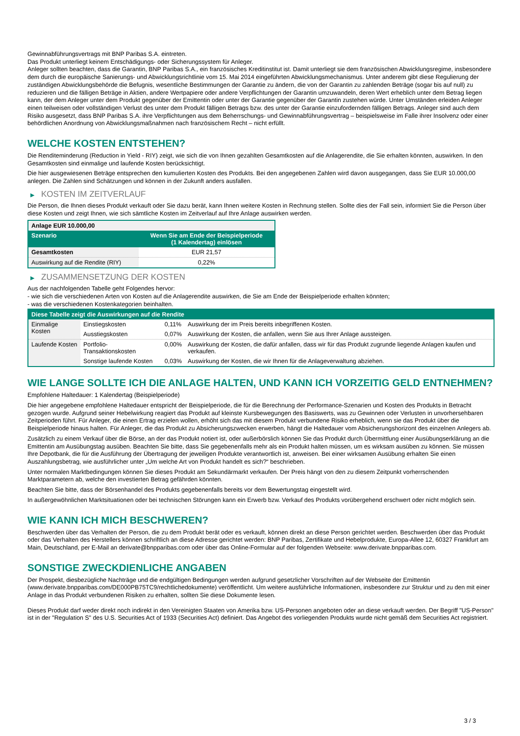Gewinnabführungsvertrags mit BNP Paribas S.A. eintreten.
Das Produkt unterliegt keinem Entschädigungs- oder Sicherungssystem für Anleger.
Anleger sollten beachten, dass die Garantin, BNP Paribas S.A., ein französisches Kreditinstitut ist. Damit unterliegt sie dem französischen Abwicklungsregime, insbesondere dem durch die europäische Sanierungs- und Abwicklungsrichtlinie vom 15. Mai 2014 eingeführten Abwicklungsmechanismus. Unter anderem gibt diese Regulierung der zuständigen Abwicklungsbehörde die Befugnis, wesentliche Bestimmungen der Garantie zu ändern, die von der Garantin zu zahlenden Beträge (sogar bis auf null) zu reduzieren und die fälligen Beträge in Aktien, andere Wertpapiere oder andere Verpflichtungen der Garantin umzuwandeln, deren Wert erheblich unter dem Betrag liegen kann, der dem Anleger unter dem Produkt gegenüber der Emittentin oder unter der Garantie gegenüber der Garantin zustehen würde. Unter Umständen erleiden Anleger einen teilweisen oder vollständigen Verlust des unter dem Produkt fälligen Betrags bzw. des unter der Garantie einzufordernden fälligen Betrags. Anleger sind auch dem Risiko ausgesetzt, dass BNP Paribas S.A. ihre Verpflichtungen aus dem Beherrschungs- und Gewinnabführungsvertrag – beispielsweise im Falle ihrer Insolvenz oder einer behördlichen Anordnung von Abwicklungsmaßnahmen nach französischem Recht – nicht erfüllt.
WELCHE KOSTEN ENTSTEHEN?
Die Renditeminderung (Reduction in Yield - RIY) zeigt, wie sich die von Ihnen gezahlten Gesamtkosten auf die Anlagerendite, die Sie erhalten könnten, auswirken. In den Gesamtkosten sind einmalige und laufende Kosten berücksichtigt.
Die hier ausgewiesenen Beträge entsprechen den kumulierten Kosten des Produkts. Bei den angegebenen Zahlen wird davon ausgegangen, dass Sie EUR 10.000,00 anlegen. Die Zahlen sind Schätzungen und können in der Zukunft anders ausfallen.
▶ KOSTEN IM ZEITVERLAUF
Die Person, die Ihnen dieses Produkt verkauft oder Sie dazu berät, kann Ihnen weitere Kosten in Rechnung stellen. Sollte dies der Fall sein, informiert Sie die Person über diese Kosten und zeigt Ihnen, wie sich sämtliche Kosten im Zeitverlauf auf Ihre Anlage auswirken werden.
| Anlage EUR 10.000,00 | |
| --- | --- |
| Szenario | Wenn Sie am Ende der Beispielperiode (1 Kalendertag) einlösen |
| Gesamtkosten | EUR 21,57 |
| Auswirkung auf die Rendite (RIY) | 0,22% |
▶ ZUSAMMENSETZUNG DER KOSTEN
Aus der nachfolgenden Tabelle geht Folgendes hervor:
- wie sich die verschiedenen Arten von Kosten auf die Anlagerendite auswirken, die Sie am Ende der Beispielperiode erhalten könnten;
- was die verschiedenen Kostenkategorien beinhalten.
| Diese Tabelle zeigt die Auswirkungen auf die Rendite | | | |
| --- | --- | --- | --- |
| Einmalige Kosten | Einstiegskosten | 0,11% | Auswirkung der im Preis bereits inbegriffenen Kosten. |
| | Ausstiegskosten | 0,07% | Auswirkung der Kosten, die anfallen, wenn Sie aus Ihrer Anlage aussteigen. |
| Laufende Kosten | Portfolio-Transaktionskosten | 0,00% | Auswirkung der Kosten, die dafür anfallen, dass wir für das Produkt zugrunde liegende Anlagen kaufen und verkaufen. |
| | Sonstige laufende Kosten | 0,03% | Auswirkung der Kosten, die wir Ihnen für die Anlageverwaltung abziehen. |
WIE LANGE SOLLTE ICH DIE ANLAGE HALTEN, UND KANN ICH VORZEITIG GELD ENTNEHMEN?
Empfohlene Haltedauer: 1 Kalendertag (Beispielperiode)
Die hier angegebene empfohlene Haltedauer entspricht der Beispielperiode, die für die Berechnung der Performance-Szenarien und Kosten des Produkts in Betracht gezogen wurde. Aufgrund seiner Hebelwirkung reagiert das Produkt auf kleinste Kursbewegungen des Basiswerts, was zu Gewinnen oder Verlusten in unvorhersehbaren Zeitperioden führt. Für Anleger, die einen Ertrag erzielen wollen, erhöht sich das mit diesem Produkt verbundene Risiko erheblich, wenn sie das Produkt über die Beispielperiode hinaus halten. Für Anleger, die das Produkt zu Absicherungszwecken erwerben, hängt die Haltedauer vom Absicherungshorizont des einzelnen Anlegers ab.
Zusätzlich zu einem Verkauf über die Börse, an der das Produkt notiert ist, oder außerbörslich können Sie das Produkt durch Übermittlung einer Ausübungserklärung an die Emittentin am Ausübungstag ausüben. Beachten Sie bitte, dass Sie gegebenenfalls mehr als ein Produkt halten müssen, um es wirksam ausüben zu können. Sie müssen Ihre Depotbank, die für die Ausführung der Übertragung der jeweiligen Produkte verantwortlich ist, anweisen. Bei einer wirksamen Ausübung erhalten Sie einen Auszahlungsbetrag, wie ausführlicher unter „Um welche Art von Produkt handelt es sich?“ beschrieben.
Unter normalen Marktbedingungen können Sie dieses Produkt am Sekundärmarkt verkaufen. Der Preis hängt von den zu diesem Zeitpunkt vorherrschenden Marktparametern ab, welche den investierten Betrag gefährden könnten.
Beachten Sie bitte, dass der Börsenhandel des Produkts gegebenenfalls bereits vor dem Bewertungstag eingestellt wird.
In außergewöhnlichen Marktsituationen oder bei technischen Störungen kann ein Erwerb bzw. Verkauf des Produkts vorübergehend erschwert oder nicht möglich sein.
WIE KANN ICH MICH BESCHWEREN?
Beschwerden über das Verhalten der Person, die zu dem Produkt berät oder es verkauft, können direkt an diese Person gerichtet werden. Beschwerden über das Produkt oder das Verhalten des Herstellers können schriftlich an diese Adresse gerichtet werden: BNP Paribas, Zertifikate und Hebelprodukte, Europa-Allee 12, 60327 Frankfurt am Main, Deutschland, per E-Mail an derivate@bnpparibas.com oder über das Online-Formular auf der folgenden Webseite: www.derivate.bnpparibas.com.
SONSTIGE ZWECKDIENLICHE ANGABEN
Der Prospekt, diesbezügliche Nachträge und die endgültigen Bedingungen werden aufgrund gesetzlicher Vorschriften auf der Webseite der Emittentin (www.derivate.bnpparibas.com/DE000PB75TC9/rechtlichedokumente) veröffentlicht. Um weitere ausführliche Informationen, insbesondere zur Struktur und zu den mit einer Anlage in das Produkt verbundenen Risiken zu erhalten, sollten Sie diese Dokumente lesen.
Dieses Produkt darf weder direkt noch indirekt in den Vereinigten Staaten von Amerika bzw. US-Personen angeboten oder an diese verkauft werden. Der Begriff "US-Person" ist in der "Regulation S" des U.S. Securities Act of 1933 (Securities Act) definiert. Das Angebot des vorliegenden Produkts wurde nicht gemäß dem Securities Act registriert.
3 / 3